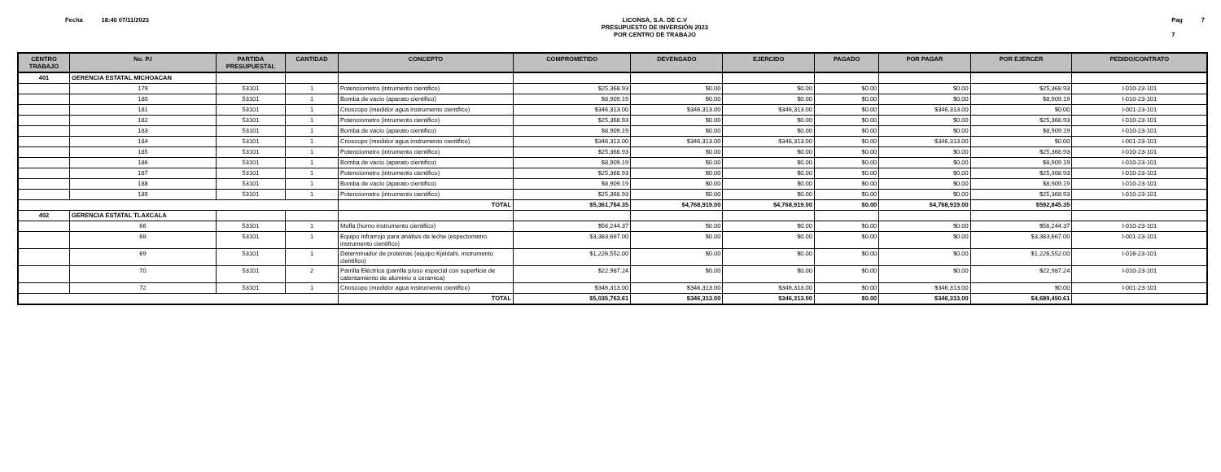Fecha 18:40 07/11/2023 LICONSA, S.A. DE C.V
PRESUPUESTO DE INVERSIÓN 2023
POR CENTRO DE TRABAJO
Pag 7 7
| CENTRO TRABAJO | No. P.I | PARTIDA PRESUPUESTAL | CANTIDAD | CONCEPTO | COMPROMETIDO | DEVENGADO | EJERCIDO | PAGADO | POR PAGAR | POR EJERCER | PEDIDO/CONTRATO |
| --- | --- | --- | --- | --- | --- | --- | --- | --- | --- | --- | --- |
| 401 | GERENCIA ESTATAL MICHOACAN | | | | | | | | | | |
| | 179 | 53101 | 1 | Potenciometro (intrumento cientifico) | $25,368.93 | $0.00 | $0.00 | $0.00 | $0.00 | $25,368.93 | I-010-23-101 |
| | 180 | 53101 | 1 | Bomba de vacío (aparato cientifico) | $8,909.19 | $0.00 | $0.00 | $0.00 | $0.00 | $8,909.19 | I-010-23-101 |
| | 181 | 53101 | 1 | Crioscopo (medidor agua instrumento cientifico) | $346,313.00 | $346,313.00 | $346,313.00 | $0.00 | $346,313.00 | $0.00 | I-001-23-101 |
| | 182 | 53101 | 1 | Potenciometro (intrumento cientifico) | $25,368.93 | $0.00 | $0.00 | $0.00 | $0.00 | $25,368.93 | I-010-23-101 |
| | 183 | 53101 | 1 | Bomba de vacío (aparato cientifico) | $8,909.19 | $0.00 | $0.00 | $0.00 | $0.00 | $8,909.19 | I-010-23-101 |
| | 184 | 53101 | 1 | Crioscopo (medidor agua instrumento cientifico) | $346,313.00 | $346,313.00 | $346,313.00 | $0.00 | $346,313.00 | $0.00 | I-001-23-101 |
| | 185 | 53101 | 1 | Potenciometro (intrumento cientifico) | $25,368.93 | $0.00 | $0.00 | $0.00 | $0.00 | $25,368.93 | I-010-23-101 |
| | 186 | 53101 | 1 | Bomba de vacío (aparato cientifico) | $8,909.19 | $0.00 | $0.00 | $0.00 | $0.00 | $8,909.19 | I-010-23-101 |
| | 187 | 53101 | 1 | Potenciometro (intrumento cientifico) | $25,368.93 | $0.00 | $0.00 | $0.00 | $0.00 | $25,368.93 | I-010-23-101 |
| | 188 | 53101 | 1 | Bomba de vacío (aparato cientifico) | $8,909.19 | $0.00 | $0.00 | $0.00 | $0.00 | $8,909.19 | I-010-23-101 |
| | 189 | 53101 | 1 | Potenciometro (intrumento cientifico) | $25,368.93 | $0.00 | $0.00 | $0.00 | $0.00 | $25,368.93 | I-010-23-101 |
| | | | | TOTAL | $5,361,764.35 | $4,768,919.00 | $4,768,919.00 | $0.00 | $4,768,919.00 | $592,845.35 | |
| 402 | GERENCIA ESTATAL TLAXCALA | | | | | | | | | | |
| | 66 | 53101 | 1 | Mufla (horno instrumento cientifico) | $56,244.37 | $0.00 | $0.00 | $0.00 | $0.00 | $56,244.37 | I-010-23-101 |
| | 68 | 53101 | 1 | Equipo Infrarrojo para análisis de leche (espectometro instrumento cientifico) | $3,383,667.00 | $0.00 | $0.00 | $0.00 | $0.00 | $3,383,667.00 | I-001-23-101 |
| | 69 | 53101 | 1 | Determinador de proteinas (equipo Kjeldahl, instrumento cientifico) | $1,226,552.00 | $0.00 | $0.00 | $0.00 | $0.00 | $1,226,552.00 | I-016-23-101 |
| | 70 | 53101 | 2 | Parrilla Eléctrica (parrilla p/uso especial con superficie de calentamiento de aluminio o ceramica) | $22,987.24 | $0.00 | $0.00 | $0.00 | $0.00 | $22,987.24 | I-010-23-101 |
| | 72 | 53101 | 1 | Crioscopo (medidor agua instrumento cientifico) | $346,313.00 | $346,313.00 | $346,313.00 | $0.00 | $346,313.00 | $0.00 | I-001-23-101 |
| | | | | TOTAL | $5,035,763.61 | $346,313.00 | $346,313.00 | $0.00 | $346,313.00 | $4,689,450.61 | |